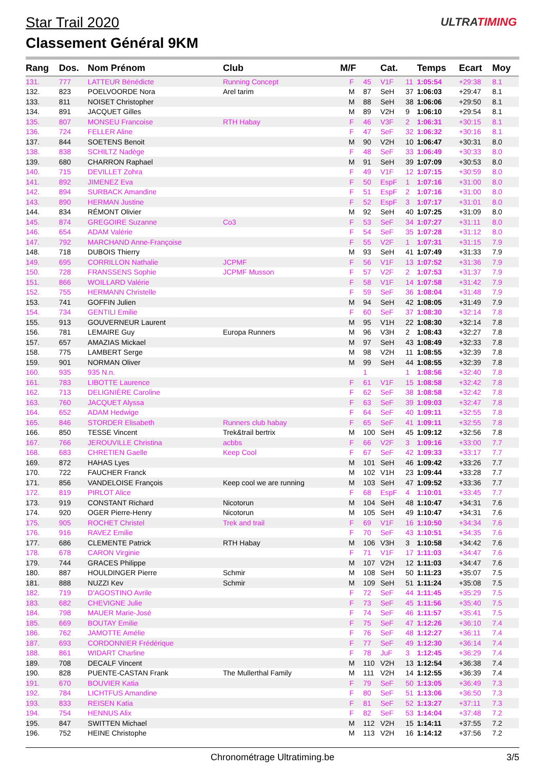Star Trail 2020
Classement Général 9KM
ULTRATIMING
| Rang | Dos. | Nom Prénom | Club | M/F | | Cat. | | Temps | Ecart | Moy |
| --- | --- | --- | --- | --- | --- | --- | --- | --- | --- | --- |
| 131. | 777 | LATTEUR Bénédicte | Running Concept | F | 45 | V1F | 11 | 1:05:54 | +29:38 | 8.1 |
| 132. | 823 | POELVOORDE Nora | Arel tarim | M | 87 | SeH | 37 | 1:06:03 | +29:47 | 8.1 |
| 133. | 811 | NOISET Christopher | | M | 88 | SeH | 38 | 1:06:06 | +29:50 | 8.1 |
| 134. | 891 | JACQUET Gilles | | M | 89 | V2H | 9 | 1:06:10 | +29:54 | 8.1 |
| 135. | 807 | MONSEU Francoise | RTH Habay | F | 46 | V3F | 2 | 1:06:31 | +30:15 | 8.1 |
| 136. | 724 | FELLER Aline | | F | 47 | SeF | 32 | 1:06:32 | +30:16 | 8.1 |
| 137. | 844 | SOETENS Benoit | | M | 90 | V2H | 10 | 1:06:47 | +30:31 | 8.0 |
| 138. | 838 | SCHILTZ Nadège | | F | 48 | SeF | 33 | 1:06:49 | +30:33 | 8.0 |
| 139. | 680 | CHARRON Raphael | | M | 91 | SeH | 39 | 1:07:09 | +30:53 | 8.0 |
| 140. | 715 | DEVILLET Zohra | | F | 49 | V1F | 12 | 1:07:15 | +30:59 | 8.0 |
| 141. | 892 | JIMENEZ Eva | | F | 50 | EspF | 1 | 1:07:16 | +31:00 | 8.0 |
| 142. | 894 | SURBACK Amandine | | F | 51 | EspF | 2 | 1:07:16 | +31:00 | 8.0 |
| 143. | 890 | HERMAN Justine | | F | 52 | EspF | 3 | 1:07:17 | +31:01 | 8.0 |
| 144. | 834 | RÉMONT Olivier | | M | 92 | SeH | 40 | 1:07:25 | +31:09 | 8.0 |
| 145. | 874 | GREGOIRE Suzanne | Co3 | F | 53 | SeF | 34 | 1:07:27 | +31:11 | 8.0 |
| 146. | 654 | ADAM Valérie | | F | 54 | SeF | 35 | 1:07:28 | +31:12 | 8.0 |
| 147. | 792 | MARCHAND Anne-Françoise | | F | 55 | V2F | 1 | 1:07:31 | +31:15 | 7.9 |
| 148. | 718 | DUBOIS Thierry | | M | 93 | SeH | 41 | 1:07:49 | +31:33 | 7.9 |
| 149. | 695 | CORRILLON Nathalie | JCPMF | F | 56 | V1F | 13 | 1:07:52 | +31:36 | 7.9 |
| 150. | 728 | FRANSSENS Sophie | JCPMF Musson | F | 57 | V2F | 2 | 1:07:53 | +31:37 | 7.9 |
| 151. | 866 | WOILLARD Valérie | | F | 58 | V1F | 14 | 1:07:58 | +31:42 | 7.9 |
| 152. | 755 | HERMANN Christelle | | F | 59 | SeF | 36 | 1:08:04 | +31:48 | 7.9 |
| 153. | 741 | GOFFIN Julien | | M | 94 | SeH | 42 | 1:08:05 | +31:49 | 7.9 |
| 154. | 734 | GENTILI Emilie | | F | 60 | SeF | 37 | 1:08:30 | +32:14 | 7.8 |
| 155. | 913 | GOUVERNEUR Laurent | | M | 95 | V1H | 22 | 1:08:30 | +32:14 | 7.8 |
| 156. | 781 | LEMAIRE Guy | Europa Runners | M | 96 | V3H | 2 | 1:08:43 | +32:27 | 7.8 |
| 157. | 657 | AMAZIAS Mickael | | M | 97 | SeH | 43 | 1:08:49 | +32:33 | 7.8 |
| 158. | 775 | LAMBERT Serge | | M | 98 | V2H | 11 | 1:08:55 | +32:39 | 7.8 |
| 159. | 901 | NORMAN Oliver | | M | 99 | SeH | 44 | 1:08:55 | +32:39 | 7.8 |
| 160. | 935 | 935 N.n. | | | 1 | | 1 | 1:08:56 | +32:40 | 7.8 |
| 161. | 783 | LIBOTTE Laurence | | F | 61 | V1F | 15 | 1:08:58 | +32:42 | 7.8 |
| 162. | 713 | DELIGNIÈRE Caroline | | F | 62 | SeF | 38 | 1:08:58 | +32:42 | 7.8 |
| 163. | 760 | JACQUET Alyssa | | F | 63 | SeF | 39 | 1:09:03 | +32:47 | 7.8 |
| 164. | 652 | ADAM Hedwige | | F | 64 | SeF | 40 | 1:09:11 | +32:55 | 7.8 |
| 165. | 846 | STORDER Elisabeth | Runners club habay | F | 65 | SeF | 41 | 1:09:11 | +32:55 | 7.8 |
| 166. | 850 | TESSE Vincent | Trek&trail bertrix | M | 100 | SeH | 45 | 1:09:12 | +32:56 | 7.8 |
| 167. | 766 | JEROUVILLE Christina | acbbs | F | 66 | V2F | 3 | 1:09:16 | +33:00 | 7.7 |
| 168. | 683 | CHRETIEN Gaelle | Keep Cool | F | 67 | SeF | 42 | 1:09:33 | +33:17 | 7.7 |
| 169. | 872 | HAHAS Lyes | | M | 101 | SeH | 46 | 1:09:42 | +33:26 | 7.7 |
| 170. | 722 | FAUCHER Franck | | M | 102 | V1H | 23 | 1:09:44 | +33:28 | 7.7 |
| 171. | 856 | VANDELOISE François | Keep cool we are running | M | 103 | SeH | 47 | 1:09:52 | +33:36 | 7.7 |
| 172. | 819 | PIRLOT Alice | | F | 68 | EspF | 4 | 1:10:01 | +33:45 | 7.7 |
| 173. | 919 | CONSTANT Richard | Nicotorun | M | 104 | SeH | 48 | 1:10:47 | +34:31 | 7.6 |
| 174. | 920 | OGER Pierre-Henry | Nicotorun | M | 105 | SeH | 49 | 1:10:47 | +34:31 | 7.6 |
| 175. | 905 | ROCHET Christel | Trek and trail | F | 69 | V1F | 16 | 1:10:50 | +34:34 | 7.6 |
| 176. | 916 | RAVEZ Emilie | | F | 70 | SeF | 43 | 1:10:51 | +34:35 | 7.6 |
| 177. | 686 | CLEMENTE Patrick | RTH Habay | M | 106 | V3H | 3 | 1:10:58 | +34:42 | 7.6 |
| 178. | 678 | CARON Virginie | | F | 71 | V1F | 17 | 1:11:03 | +34:47 | 7.6 |
| 179. | 744 | GRACES Philippe | | M | 107 | V2H | 12 | 1:11:03 | +34:47 | 7.6 |
| 180. | 887 | HOULDINGER Pierre | Schmir | M | 108 | SeH | 50 | 1:11:23 | +35:07 | 7.5 |
| 181. | 888 | NUZZI Kev | Schmir | M | 109 | SeH | 51 | 1:11:24 | +35:08 | 7.5 |
| 182. | 719 | D'AGOSTINO Avrile | | F | 72 | SeF | 44 | 1:11:45 | +35:29 | 7.5 |
| 183. | 682 | CHEVIGNE Julie | | F | 73 | SeF | 45 | 1:11:56 | +35:40 | 7.5 |
| 184. | 798 | MAUER Marie-José | | F | 74 | SeF | 46 | 1:11:57 | +35:41 | 7.5 |
| 185. | 669 | BOUTAY Emilie | | F | 75 | SeF | 47 | 1:12:26 | +36:10 | 7.4 |
| 186. | 762 | JAMOTTE Amélie | | F | 76 | SeF | 48 | 1:12:27 | +36:11 | 7.4 |
| 187. | 693 | CORDONNIER Frédérique | | F | 77 | SeF | 49 | 1:12:30 | +36:14 | 7.4 |
| 188. | 861 | WIDART Charline | | F | 78 | JuF | 3 | 1:12:45 | +36:29 | 7.4 |
| 189. | 708 | DECALF Vincent | | M | 110 | V2H | 13 | 1:12:54 | +36:38 | 7.4 |
| 190. | 828 | PUENTE-CASTAN Frank | The Mullerthal Family | M | 111 | V2H | 14 | 1:12:55 | +36:39 | 7.4 |
| 191. | 670 | BOUVIER Katia | | F | 79 | SeF | 50 | 1:13:05 | +36:49 | 7.3 |
| 192. | 784 | LICHTFUS Amandine | | F | 80 | SeF | 51 | 1:13:06 | +36:50 | 7.3 |
| 193. | 833 | REISEN Katia | | F | 81 | SeF | 52 | 1:13:27 | +37:11 | 7.3 |
| 194. | 754 | HENNUS Alix | | F | 82 | SeF | 53 | 1:14:04 | +37:48 | 7.2 |
| 195. | 847 | SWITTEN Michael | | M | 112 | V2H | 15 | 1:14:11 | +37:55 | 7.2 |
| 196. | 752 | HEINE Christophe | | M | 113 | V2H | 16 | 1:14:12 | +37:56 | 7.2 |
Chronométrage Ultratiming.be 3/5